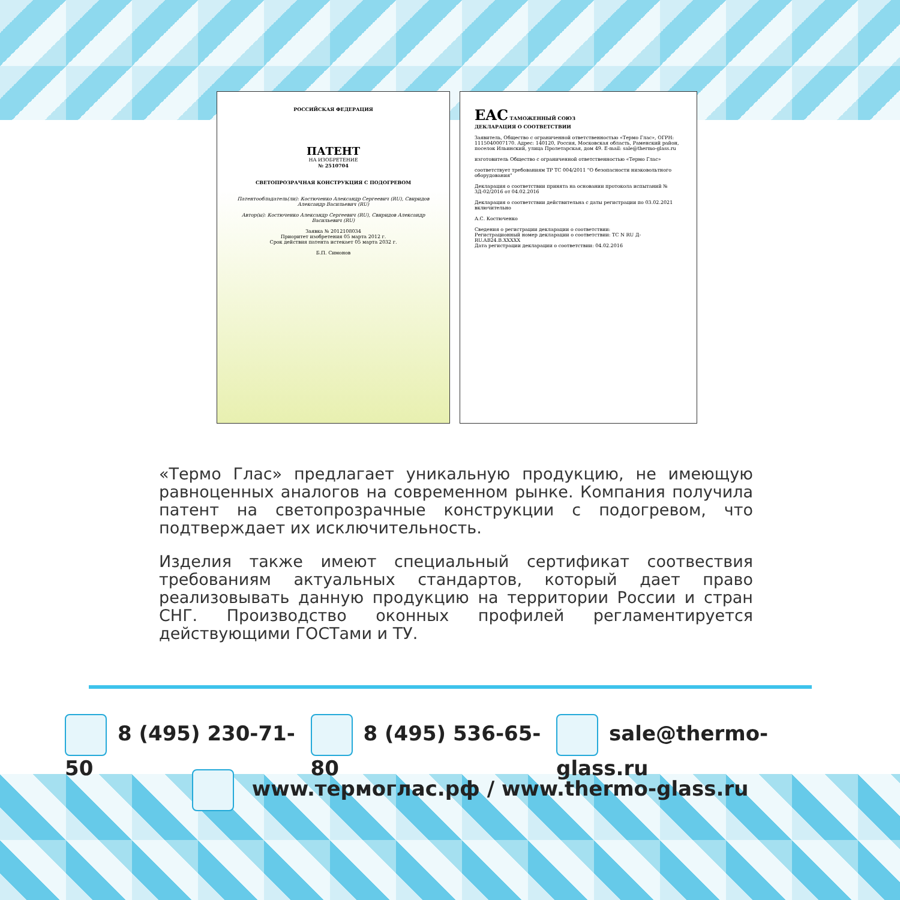РОССИЙСКАЯ ФЕДЕРАЦИЯ
ПАТЕНТ
НА ИЗОБРЕТЕНИЕ
№ 2510704
СВЕТОПРОЗРАЧНАЯ КОНСТРУКЦИЯ С ПОДОГРЕВОМ
Патентообладатель(ли): Костюченко Александр Сергеевич (RU), Свиридов Александр Васильевич (RU)
Автор(ы): Костюченко Александр Сергеевич (RU), Свиридов Александр Васильевич (RU)
Заявка № 2012108034
Приоритет изобретения 05 марта 2012 г.
Срок действия патента истекает 05 марта 2032 г.
Б.П. Симонов
EAC ТАМОЖЕННЫЙ СОЮЗ
ДЕКЛАРАЦИЯ О СООТВЕТСТВИИ
Заявитель, Общество с ограниченной ответственностью «Термо Глас», ОГРН: 1115040007170. Адрес: 140120, Россия, Московская область, Раменский район, поселок Ильинский, улица Пролетарская, дом 49. E-mail: sale@thermo-glass.ru
изготовитель Общество с ограниченной ответственностью «Термо Глас»
соответствует требованиям ТР ТС 004/2011 "О безопасности низковольтного оборудования"
Декларация о соответствии принята на основании протокола испытаний № 3Д-02/2016 от 04.02.2016
Декларация о соответствии действительна с даты регистрации по 03.02.2021 включительно
А.С. Костюченко
Сведения о регистрации декларации о соответствии:
Регистрационный номер декларации о соответствии: ТС N RU Д-RU.АВ24.В.XXXXX
Дата регистрации декларации о соответствии: 04.02.2016
«Термо Глас» предлагает уникальную продукцию, не имеющую равноценных аналогов на современном рынке. Компания получила патент на светопрозрачные конструкции с подогревом, что подтверждает их исключительность.
Изделия также имеют специальный сертификат соотвествия требованиям актуальных стандартов, который дает право реализовывать данную продукцию на территории России и стран СНГ. Производство оконных профилей регламентируется действующими ГОСТами и ТУ.
8 (495) 230-71-50 8 (495) 536-65-80 sale@thermo-glass.ru
www.термоглас.рф / www.thermo-glass.ru